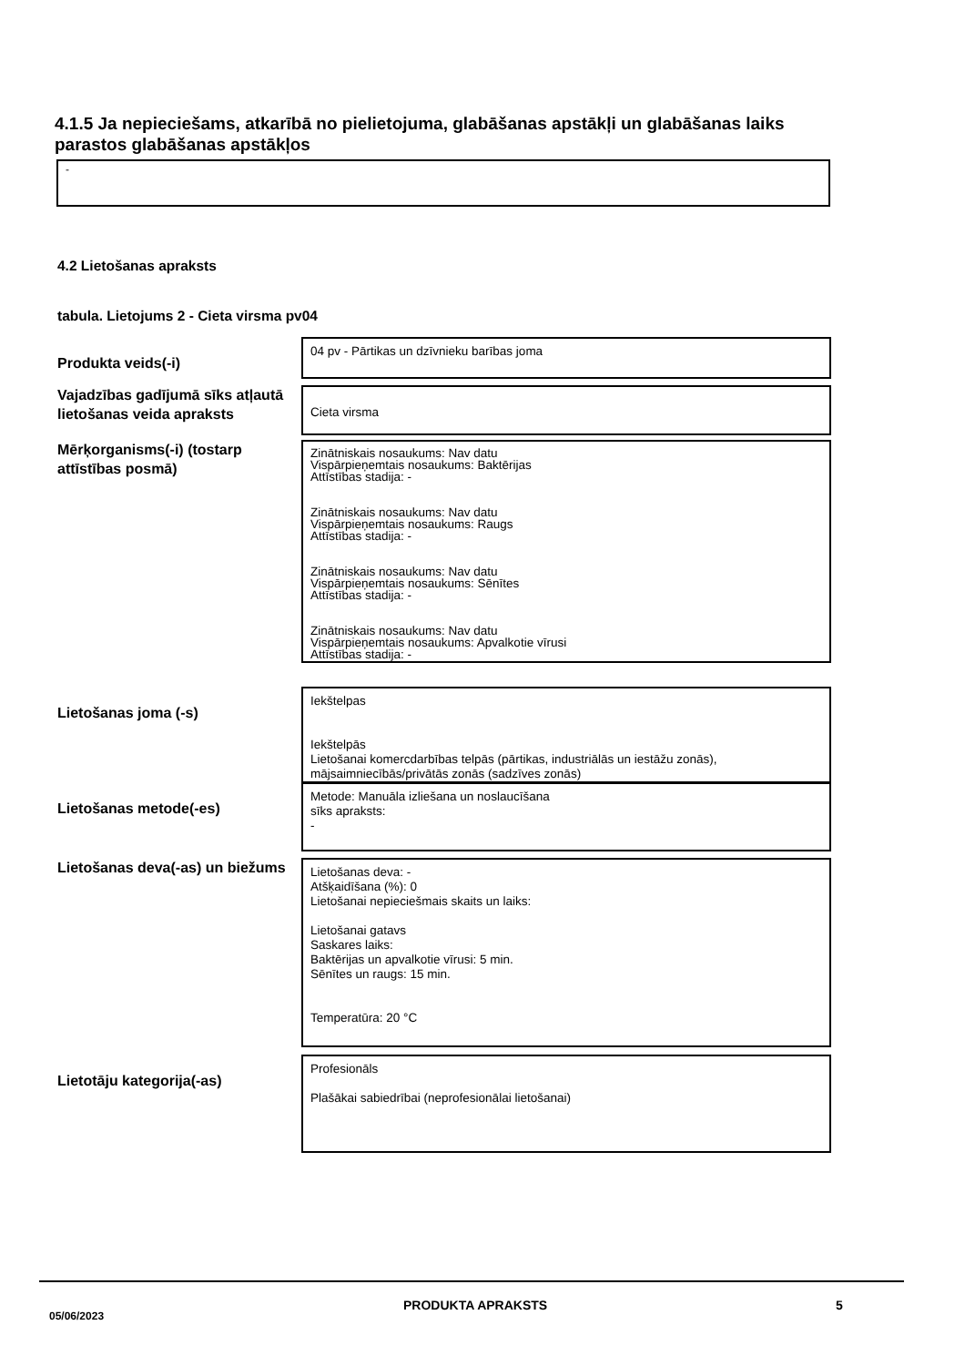4.1.5 Ja nepieciešams, atkarībā no pielietojuma, glabāšanas apstākļi un glabāšanas laiks parastos glabāšanas apstākļos
-
4.2 Lietošanas apraksts
tabula. Lietojums 2 - Cieta virsma pv04
Produkta veids(-i)
04 pv - Pārtikas un dzīvnieku barības joma
Vajadzības gadījumā sīks atļautā lietošanas veida apraksts
Cieta virsma
Mērķorganisms(-i) (tostarp attīstības posmā)
Zinātniskais nosaukums: Nav datu
Vispārpieņemtais nosaukums: Baktērijas
Attīstības stadija: -
Zinātniskais nosaukums: Nav datu
Vispārpieņemtais nosaukums: Raugs
Attīstības stadija: -
Zinātniskais nosaukums: Nav datu
Vispārpieņemtais nosaukums: Sēnītes
Attīstības stadija: -
Zinātniskais nosaukums: Nav datu
Vispārpieņemtais nosaukums: Apvalkotie vīrusi
Attīstības stadija: -
Lietošanas joma (-s)
Iekštelpas
Iekštelpās
Lietošanai komercdarbības telpās (pārtikas, industriālās un iestāžu zonās), mājsaimniecībās/privātās zonās (sadzīves zonās)
Lietošanas metode(-es)
Metode: Manuāla izliešana un noslaucīšana
sīks apraksts:
-
Lietošanas deva(-as) un biežums
Lietošanas deva: -
Atšķaidīšana (%): 0
Lietošanai nepieciešmais skaits un laiks:
Lietošanai gatavs
Saskares laiks:
Baktērijas un apvalkotie vīrusi: 5 min.
Sēnītes un raugs: 15 min.
Temperatūra: 20 °C
Lietotāju kategorija(-as)
Profesionāls
Plašākai sabiedrībai (neprofesionālai lietošanai)
05/06/2023
PRODUKTA APRAKSTS 5